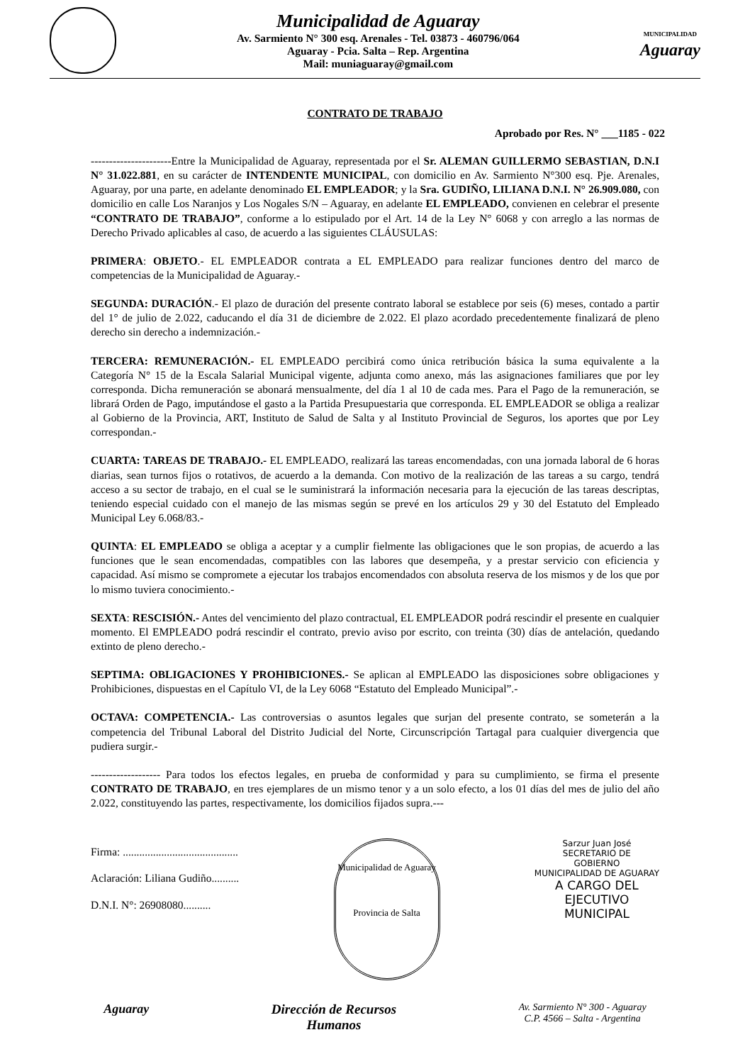Municipalidad de Aguaray
Av. Sarmiento N° 300 esq. Arenales - Tel. 03873 - 460796/064
Aguaray - Pcia. Salta – Rep. Argentina
Mail: muniaguaray@gmail.com
MUNICIPALIDAD
Aguaray
CONTRATO DE TRABAJO
Aprobado por Res. N° ___1185 - 022
----------------------Entre la Municipalidad de Aguaray, representada por el Sr. ALEMAN GUILLERMO SEBASTIAN, D.N.I N° 31.022.881, en su carácter de INTENDENTE MUNICIPAL, con domicilio en Av. Sarmiento N°300 esq. Pje. Arenales, Aguaray, por una parte, en adelante denominado EL EMPLEADOR; y la Sra. GUDIÑO, LILIANA D.N.I. N° 26.909.080, con domicilio en calle Los Naranjos y Los Nogales S/N – Aguaray, en adelante EL EMPLEADO, convienen en celebrar el presente “CONTRATO DE TRABAJO”, conforme a lo estipulado por el Art. 14 de la Ley N° 6068 y con arreglo a las normas de Derecho Privado aplicables al caso, de acuerdo a las siguientes CLÁUSULAS:
PRIMERA: OBJETO.- EL EMPLEADOR contrata a EL EMPLEADO para realizar funciones dentro del marco de competencias de la Municipalidad de Aguaray.-
SEGUNDA: DURACIÓN.- El plazo de duración del presente contrato laboral se establece por seis (6) meses, contado a partir del 1° de julio de 2.022, caducando el día 31 de diciembre de 2.022. El plazo acordado precedentemente finalizará de pleno derecho sin derecho a indemnización.-
TERCERA: REMUNERACIÓN.- EL EMPLEADO percibirá como única retribución básica la suma equivalente a la Categoría N° 15 de la Escala Salarial Municipal vigente, adjunta como anexo, más las asignaciones familiares que por ley corresponda. Dicha remuneración se abonará mensualmente, del día 1 al 10 de cada mes. Para el Pago de la remuneración, se librará Orden de Pago, imputándose el gasto a la Partida Presupuestaria que corresponda. EL EMPLEADOR se obliga a realizar al Gobierno de la Provincia, ART, Instituto de Salud de Salta y al Instituto Provincial de Seguros, los aportes que por Ley correspondan.-
CUARTA: TAREAS DE TRABAJO.- EL EMPLEADO, realizará las tareas encomendadas, con una jornada laboral de 6 horas diarias, sean turnos fijos o rotativos, de acuerdo a la demanda. Con motivo de la realización de las tareas a su cargo, tendrá acceso a su sector de trabajo, en el cual se le suministrará la información necesaria para la ejecución de las tareas descriptas, teniendo especial cuidado con el manejo de las mismas según se prevé en los artículos 29 y 30 del Estatuto del Empleado Municipal Ley 6.068/83.-
QUINTA: EL EMPLEADO se obliga a aceptar y a cumplir fielmente las obligaciones que le son propias, de acuerdo a las funciones que le sean encomendadas, compatibles con las labores que desempeña, y a prestar servicio con eficiencia y capacidad. Así mismo se compromete a ejecutar los trabajos encomendados con absoluta reserva de los mismos y de los que por lo mismo tuviera conocimiento.-
SEXTA: RESCISIÓN.- Antes del vencimiento del plazo contractual, EL EMPLEADOR podrá rescindir el presente en cualquier momento. El EMPLEADO podrá rescindir el contrato, previo aviso por escrito, con treinta (30) días de antelación, quedando extinto de pleno derecho.-
SEPTIMA: OBLIGACIONES Y PROHIBICIONES.- Se aplican al EMPLEADO las disposiciones sobre obligaciones y Prohibiciones, dispuestas en el Capítulo VI, de la Ley 6068 “Estatuto del Empleado Municipal”.-
OCTAVA: COMPETENCIA.- Las controversias o asuntos legales que surjan del presente contrato, se someterán a la competencia del Tribunal Laboral del Distrito Judicial del Norte, Circunscripción Tartagal para cualquier divergencia que pudiera surgir.-
------------------- Para todos los efectos legales, en prueba de conformidad y para su cumplimiento, se firma el presente CONTRATO DE TRABAJO, en tres ejemplares de un mismo tenor y a un solo efecto, a los 01 días del mes de julio del año 2.022, constituyendo las partes, respectivamente, los domicilios fijados supra.---
Firma: ..........................................
Aclaración: Liliana Gudiño..........
D.N.I. N°: 26908080..........
Municipalidad de Aguaray
Provincia de Salta
Sarzur Juan José
SECRETARIO DE
GOBIERNO
MUNICIPALIDAD DE AGUARAY
A CARGO DEL
EJECUTIVO
MUNICIPAL
Aguaray Dirección de Recursos
Humanos
Av. Sarmiento N° 300 - Aguaray
C.P. 4566 – Salta - Argentina